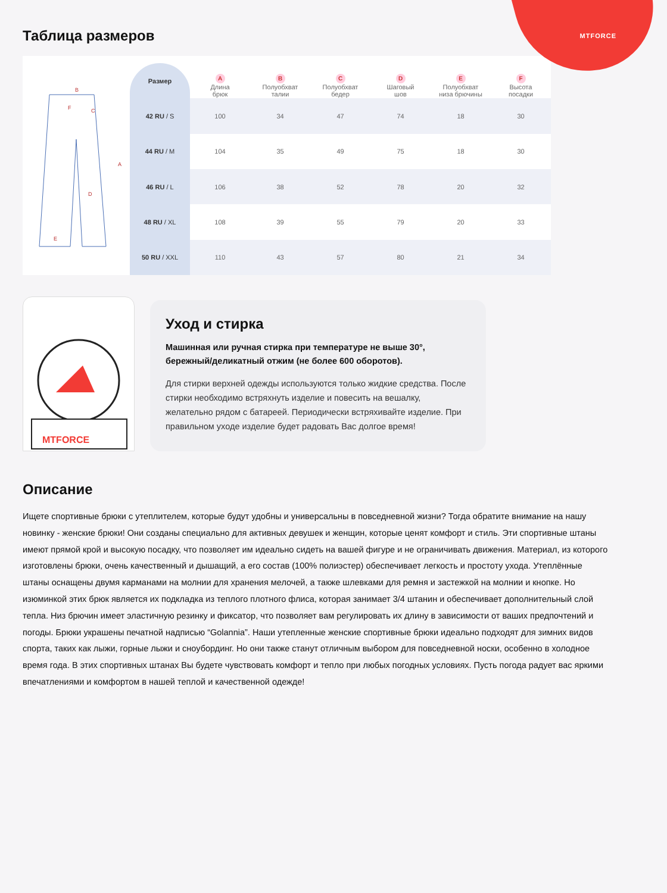MTFORCE
Таблица размеров
B
A
D
E
F
C
| Размер | A Длина брюк | B Полуобхват талии | C Полуобхват бедер | D Шаговый шов | E Полуобхват низа брючины | F Высота посадки |
| --- | --- | --- | --- | --- | --- | --- |
| 42 RU / S | 100 | 34 | 47 | 74 | 18 | 30 |
| 44 RU / M | 104 | 35 | 49 | 75 | 18 | 30 |
| 46 RU / L | 106 | 38 | 52 | 78 | 20 | 32 |
| 48 RU / XL | 108 | 39 | 55 | 79 | 20 | 33 |
| 50 RU / XXL | 110 | 43 | 57 | 80 | 21 | 34 |
MTFORCE
Уход и стирка
Машинная или ручная стирка при температуре не выше 30°, бережный/деликатный отжим (не более 600 оборотов).
Для стирки верхней одежды используются только жидкие средства. После стирки необходимо встряхнуть изделие и повесить на вешалку, желательно рядом с батареей. Периодически встряхивайте изделие. При правильном уходе изделие будет радовать Вас долгое время!
Описание
Ищете спортивные брюки с утеплителем, которые будут удобны и универсальны в повседневной жизни? Тогда обратите внимание на нашу новинку - женские брюки! Они созданы специально для активных девушек и женщин, которые ценят комфорт и стиль. Эти спортивные штаны имеют прямой крой и высокую посадку, что позволяет им идеально сидеть на вашей фигуре и не ограничивать движения. Материал, из которого изготовлены брюки, очень качественный и дышащий, а его состав (100% полиэстер) обеспечивает легкость и простоту ухода. Утеплённые штаны оснащены двумя карманами на молнии для хранения мелочей, а также шлевками для ремня и застежкой на молнии и кнопке. Но изюминкой этих брюк является их подкладка из теплого плотного флиса, которая занимает 3/4 штанин и обеспечивает дополнительный слой тепла. Низ брючин имеет эластичную резинку и фиксатор, что позволяет вам регулировать их длину в зависимости от ваших предпочтений и погоды. Брюки украшены печатной надписью “Golannia”. Наши утепленные женские спортивные брюки идеально подходят для зимних видов спорта, таких как лыжи, горные лыжи и сноубординг. Но они также станут отличным выбором для повседневной носки, особенно в холодное время года. В этих спортивных штанах Вы будете чувствовать комфорт и тепло при любых погодных условиях. Пусть погода радует вас яркими впечатлениями и комфортом в нашей теплой и качественной одежде!